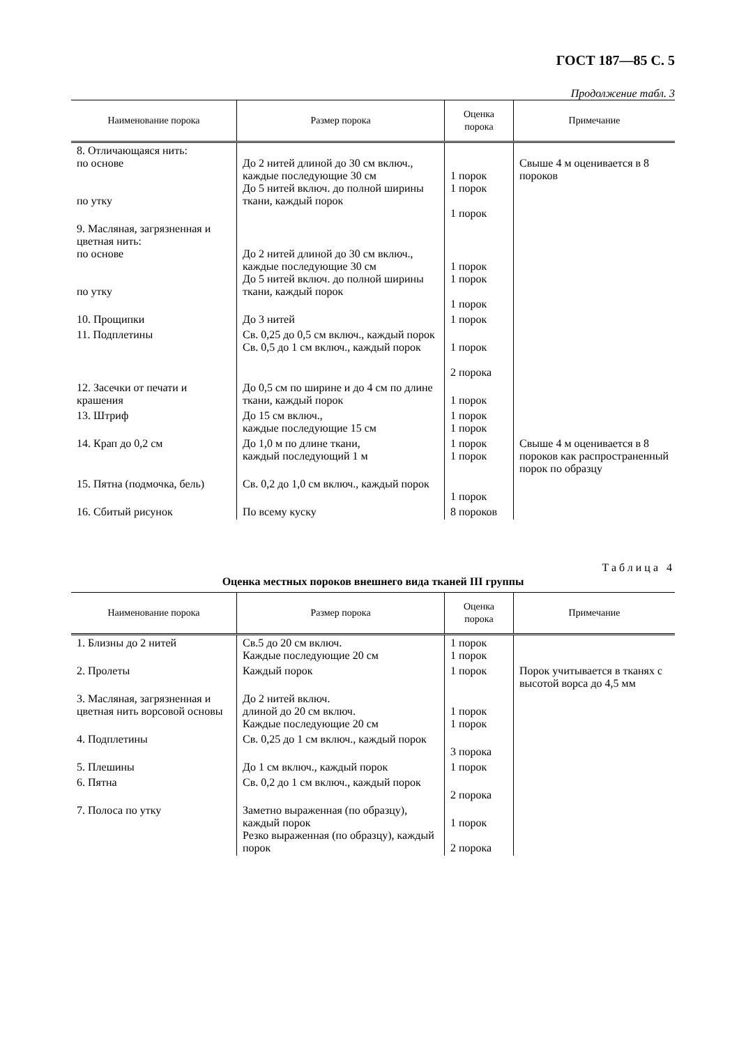ГОСТ 187—85 С. 5
Продолжение табл. 3
| Наименование порока | Размер порока | Оценка порока | Примечание |
| --- | --- | --- | --- |
| 8. Отличающаяся нить: по основе по утку | До 2 нитей длиной до 30 см включ., каждые последующие 30 см До 5 нитей включ. до полной ширины ткани, каждый порок | 1 порок 1 порок 1 порок | Свыше 4 м оценивается в 8 пороков |
| 9. Масляная, загрязненная и цветная нить: по основе по утку | До 2 нитей длиной до 30 см включ., каждые последующие 30 см До 5 нитей включ. до полной ширины ткани, каждый порок | 1 порок 1 порок 1 порок | |
| 10. Прощипки | До 3 нитей | 1 порок | |
| 11. Подплетины | Св. 0,25 до 0,5 см включ., каждый порок Св. 0,5 до 1 см включ., каждый порок | 1 порок 2 порока | |
| 12. Засечки от печати и крашения | До 0,5 см по ширине и до 4 см по длине ткани, каждый порок | 1 порок | |
| 13. Штриф | До 15 см включ., каждые последующие 15 см | 1 порок 1 порок | |
| 14. Крап до 0,2 см | До 1,0 м по длине ткани, каждый последующий 1 м | 1 порок 1 порок | Свыше 4 м оценивается в 8 пороков как распространенный порок по образцу |
| 15. Пятна (подмочка, бель) | Св. 0,2 до 1,0 см включ., каждый порок | 1 порок | |
| 16. Сбитый рисунок | По всему куску | 8 пороков | |
Таблица 4
Оценка местных пороков внешнего вида тканей III группы
| Наименование порока | Размер порока | Оценка порока | Примечание |
| --- | --- | --- | --- |
| 1. Близны до 2 нитей | Св.5 до 20 см включ. Каждые последующие 20 см | 1 порок 1 порок | |
| 2. Пролеты | Каждый порок | 1 порок | Порок учитывается в тканях с высотой ворса до 4,5 мм |
| 3. Масляная, загрязненная и цветная нить ворсовой основы | До 2 нитей включ. длиной до 20 см включ. Каждые последующие 20 см | 1 порок 1 порок | |
| 4. Подплетины | Св. 0,25 до 1 см включ., каждый порок | 3 порока | |
| 5. Плешины | До 1 см включ., каждый порок | 1 порок | |
| 6. Пятна | Св. 0,2 до 1 см включ., каждый порок | 2 порока | |
| 7. Полоса по утку | Заметно выраженная (по образцу), каждый порок Резко выраженная (по образцу), каждый порок | 1 порок 2 порока | |